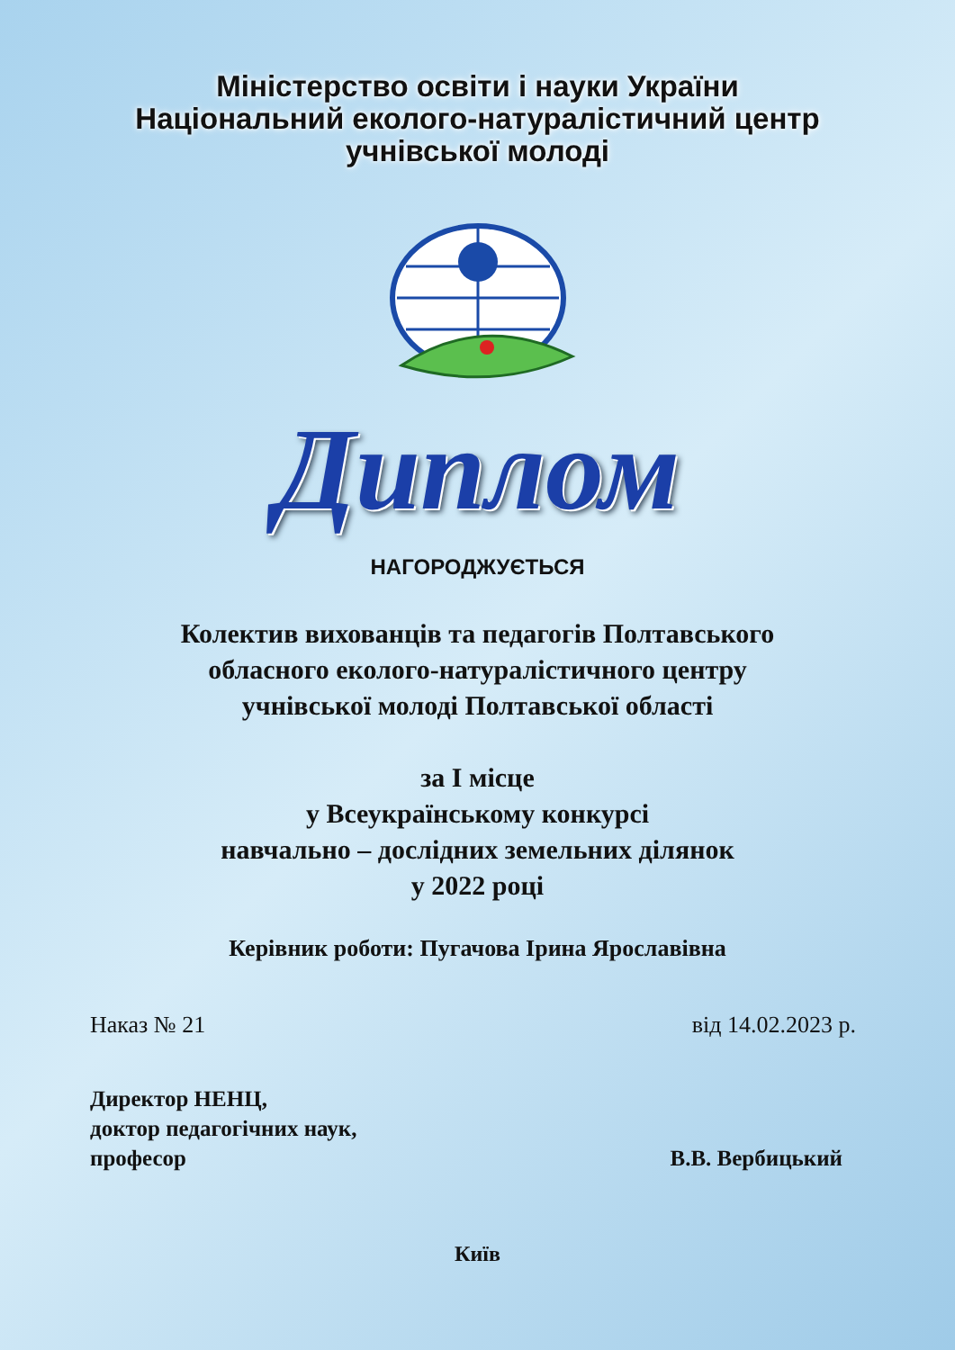Міністерство освіти і науки України
Національний еколого-натуралістичний центр
учнівської молоді
Диплом
НАГОРОДЖУЄТЬСЯ
Колектив вихованців та педагогів Полтавського
обласного еколого-натуралістичного центру
учнівської молоді Полтавської області
за І місце
у Всеукраїнському конкурсі
навчально – дослідних земельних ділянок
у 2022 році
Керівник роботи: Пугачова Ірина Ярославівна
Наказ № 21 від 14.02.2023 р.
Директор НЕНЦ,
доктор педагогічних наук,
професор
В.В. Вербицький
Київ